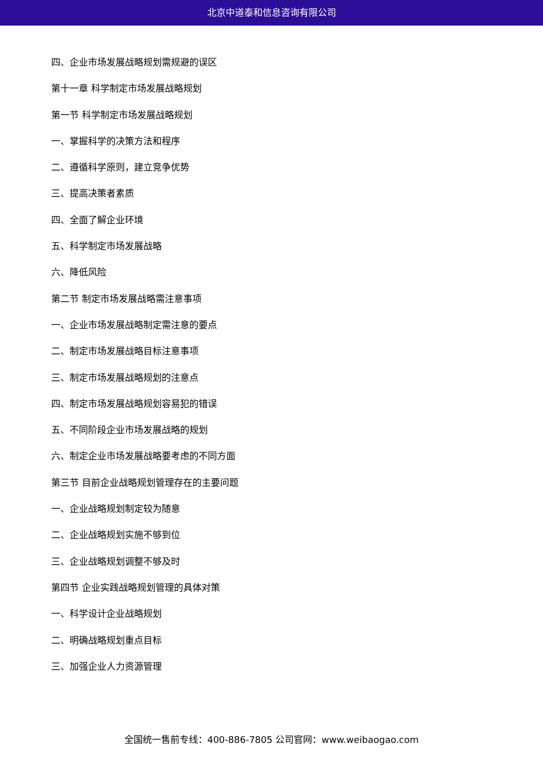北京中道泰和信息咨询有限公司
四、企业市场发展战略规划需规避的误区
第十一章 科学制定市场发展战略规划
第一节 科学制定市场发展战略规划
一、掌握科学的决策方法和程序
二、遵循科学原则，建立竞争优势
三、提高决策者素质
四、全面了解企业环境
五、科学制定市场发展战略
六、降低风险
第二节 制定市场发展战略需注意事项
一、企业市场发展战略制定需注意的要点
二、制定市场发展战略目标注意事项
三、制定市场发展战略规划的注意点
四、制定市场发展战略规划容易犯的错误
五、不同阶段企业市场发展战略的规划
六、制定企业市场发展战略要考虑的不同方面
第三节 目前企业战略规划管理存在的主要问题
一、企业战略规划制定较为随意
二、企业战略规划实施不够到位
三、企业战略规划调整不够及时
第四节 企业实践战略规划管理的具体对策
一、科学设计企业战略规划
二、明确战略规划重点目标
三、加强企业人力资源管理
全国统一售前专线：400-886-7805 公司官网：www.weibaogao.com